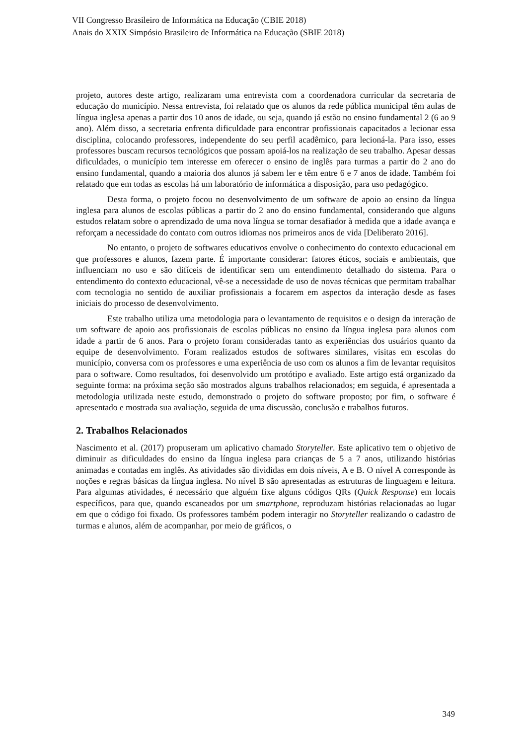VII Congresso Brasileiro de Informática na Educação (CBIE 2018)
Anais do XXIX Simpósio Brasileiro de Informática na Educação (SBIE 2018)
projeto, autores deste artigo, realizaram uma entrevista com a coordenadora curricular da secretaria de educação do município. Nessa entrevista, foi relatado que os alunos da rede pública municipal têm aulas de língua inglesa apenas a partir dos 10 anos de idade, ou seja, quando já estão no ensino fundamental 2 (6 ao 9 ano). Além disso, a secretaria enfrenta dificuldade para encontrar profissionais capacitados a lecionar essa disciplina, colocando professores, independente do seu perfil acadêmico, para lecioná-la. Para isso, esses professores buscam recursos tecnológicos que possam apoiá-los na realização de seu trabalho. Apesar dessas dificuldades, o município tem interesse em oferecer o ensino de inglês para turmas a partir do 2 ano do ensino fundamental, quando a maioria dos alunos já sabem ler e têm entre 6 e 7 anos de idade. Também foi relatado que em todas as escolas há um laboratório de informática a disposição, para uso pedagógico.
Desta forma, o projeto focou no desenvolvimento de um software de apoio ao ensino da língua inglesa para alunos de escolas públicas a partir do 2 ano do ensino fundamental, considerando que alguns estudos relatam sobre o aprendizado de uma nova língua se tornar desafiador à medida que a idade avança e reforçam a necessidade do contato com outros idiomas nos primeiros anos de vida [Deliberato 2016].
No entanto, o projeto de softwares educativos envolve o conhecimento do contexto educacional em que professores e alunos, fazem parte. É importante considerar: fatores éticos, sociais e ambientais, que influenciam no uso e são difíceis de identificar sem um entendimento detalhado do sistema. Para o entendimento do contexto educacional, vê-se a necessidade de uso de novas técnicas que permitam trabalhar com tecnologia no sentido de auxiliar profissionais a focarem em aspectos da interação desde as fases iniciais do processo de desenvolvimento.
Este trabalho utiliza uma metodologia para o levantamento de requisitos e o design da interação de um software de apoio aos profissionais de escolas públicas no ensino da língua inglesa para alunos com idade a partir de 6 anos. Para o projeto foram consideradas tanto as experiências dos usuários quanto da equipe de desenvolvimento. Foram realizados estudos de softwares similares, visitas em escolas do município, conversa com os professores e uma experiência de uso com os alunos a fim de levantar requisitos para o software. Como resultados, foi desenvolvido um protótipo e avaliado. Este artigo está organizado da seguinte forma: na próxima seção são mostrados alguns trabalhos relacionados; em seguida, é apresentada a metodologia utilizada neste estudo, demonstrado o projeto do software proposto; por fim, o software é apresentado e mostrada sua avaliação, seguida de uma discussão, conclusão e trabalhos futuros.
2. Trabalhos Relacionados
Nascimento et al. (2017) propuseram um aplicativo chamado Storyteller. Este aplicativo tem o objetivo de diminuir as dificuldades do ensino da língua inglesa para crianças de 5 a 7 anos, utilizando histórias animadas e contadas em inglês. As atividades são divididas em dois níveis, A e B. O nível A corresponde às noções e regras básicas da língua inglesa. No nível B são apresentadas as estruturas de linguagem e leitura. Para algumas atividades, é necessário que alguém fixe alguns códigos QRs (Quick Response) em locais específicos, para que, quando escaneados por um smartphone, reproduzam histórias relacionadas ao lugar em que o código foi fixado. Os professores também podem interagir no Storyteller realizando o cadastro de turmas e alunos, além de acompanhar, por meio de gráficos, o
349